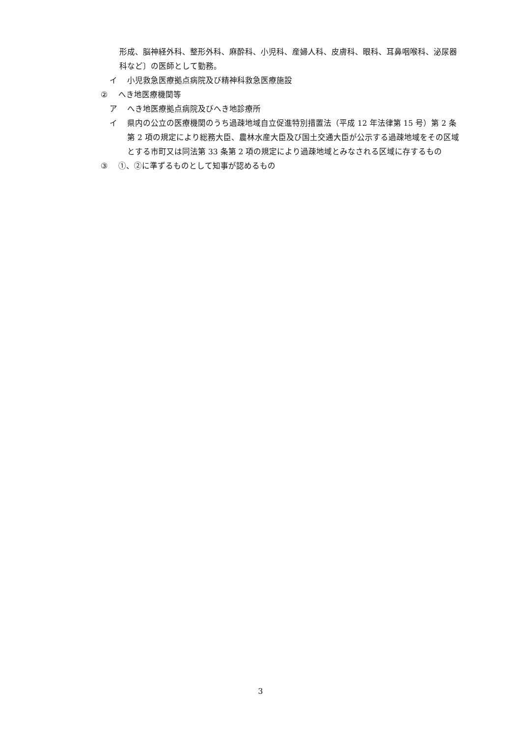形成、脳神経外科、整形外科、麻酔科、小児科、産婦人科、皮膚科、眼科、耳鼻咽喉科、泌尿器科など〕の医師として勤務。
イ 小児救急医療拠点病院及び精神科救急医療施設
② へき地医療機関等
ア へき地医療拠点病院及びへき地診療所
イ 県内の公立の医療機関のうち過疎地域自立促進特別措置法（平成 12 年法律第 15 号）第 2 条第 2 項の規定により総務大臣、農林水産大臣及び国土交通大臣が公示する過疎地域をその区域とする市町又は同法第 33 条第 2 項の規定により過疎地域とみなされる区域に存するもの
③ ①、②に準ずるものとして知事が認めるもの
3